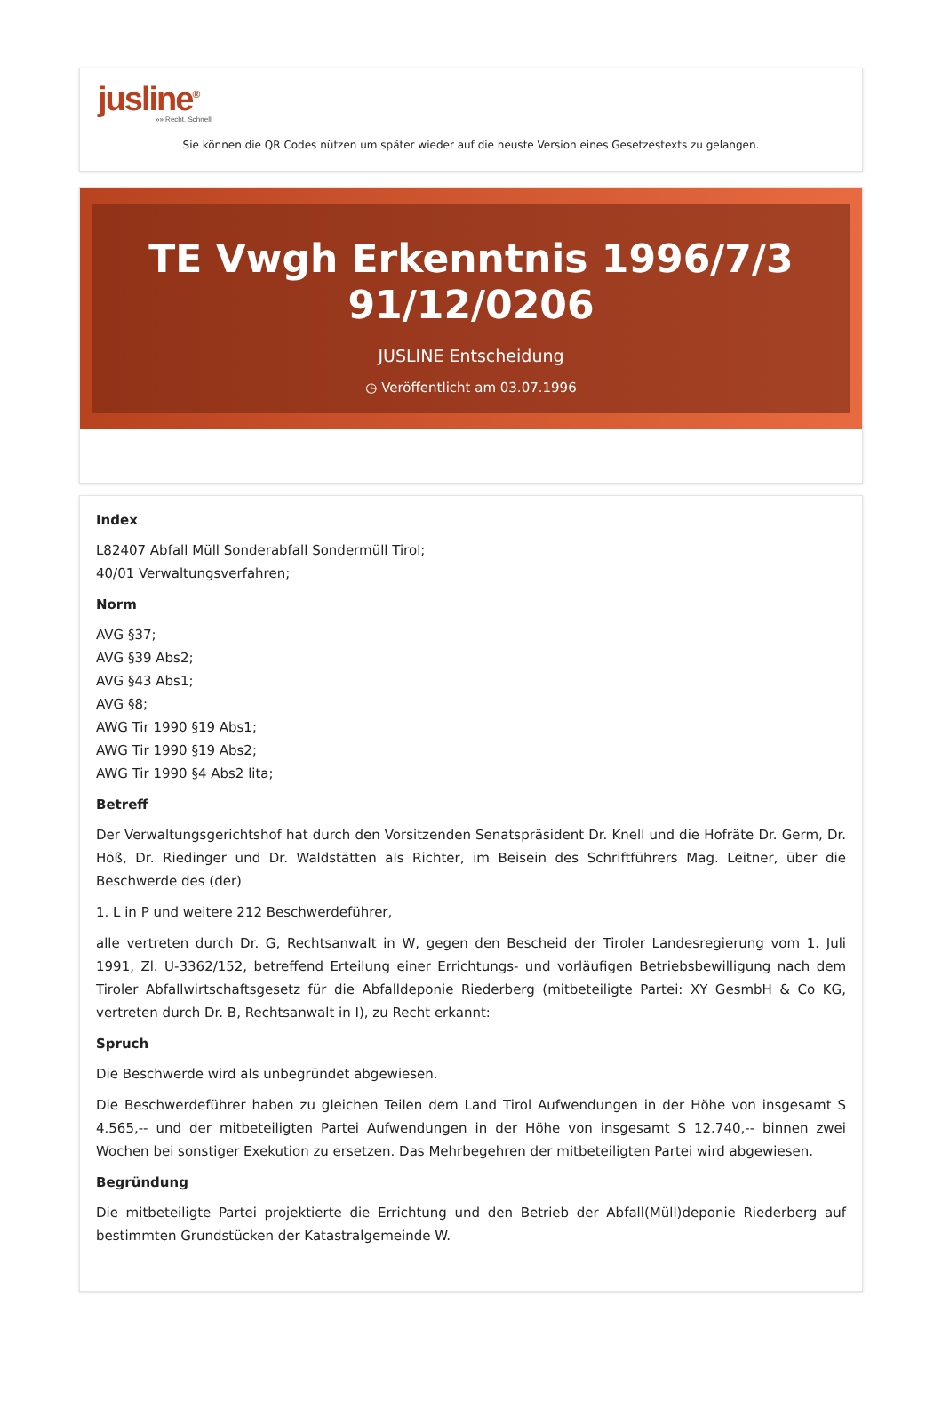jusline<sup>®</sup>
»» Recht. Schnell
Sie können die QR Codes nützen um später wieder auf die neuste Version eines Gesetzestexts zu gelangen.
TE Vwgh Erkenntnis 1996/7/3 91/12/0206
JUSLINE Entscheidung
◷ Veröffentlicht am 03.07.1996
Index
L82407 Abfall Müll Sonderabfall Sondermüll Tirol;
40/01 Verwaltungsverfahren;
Norm
AVG §37;
AVG §39 Abs2;
AVG §43 Abs1;
AVG §8;
AWG Tir 1990 §19 Abs1;
AWG Tir 1990 §19 Abs2;
AWG Tir 1990 §4 Abs2 lita;
Betreff
Der Verwaltungsgerichtshof hat durch den Vorsitzenden Senatspräsident Dr. Knell und die Hofräte Dr. Germ, Dr. Höß, Dr. Riedinger und Dr. Waldstätten als Richter, im Beisein des Schriftführers Mag. Leitner, über die Beschwerde des (der)
1. L in P und weitere 212 Beschwerdeführer,
alle vertreten durch Dr. G, Rechtsanwalt in W, gegen den Bescheid der Tiroler Landesregierung vom 1. Juli 1991, Zl. U-3362/152, betreffend Erteilung einer Errichtungs- und vorläufigen Betriebsbewilligung nach dem Tiroler Abfallwirtschaftsgesetz für die Abfalldeponie Riederberg (mitbeteiligte Partei: XY GesmbH & Co KG, vertreten durch Dr. B, Rechtsanwalt in I), zu Recht erkannt:
Spruch
Die Beschwerde wird als unbegründet abgewiesen.
Die Beschwerdeführer haben zu gleichen Teilen dem Land Tirol Aufwendungen in der Höhe von insgesamt S 4.565,-- und der mitbeteiligten Partei Aufwendungen in der Höhe von insgesamt S 12.740,-- binnen zwei Wochen bei sonstiger Exekution zu ersetzen. Das Mehrbegehren der mitbeteiligten Partei wird abgewiesen.
Begründung
Die mitbeteiligte Partei projektierte die Errichtung und den Betrieb der Abfall(Müll)deponie Riederberg auf bestimmten Grundstücken der Katastralgemeinde W.